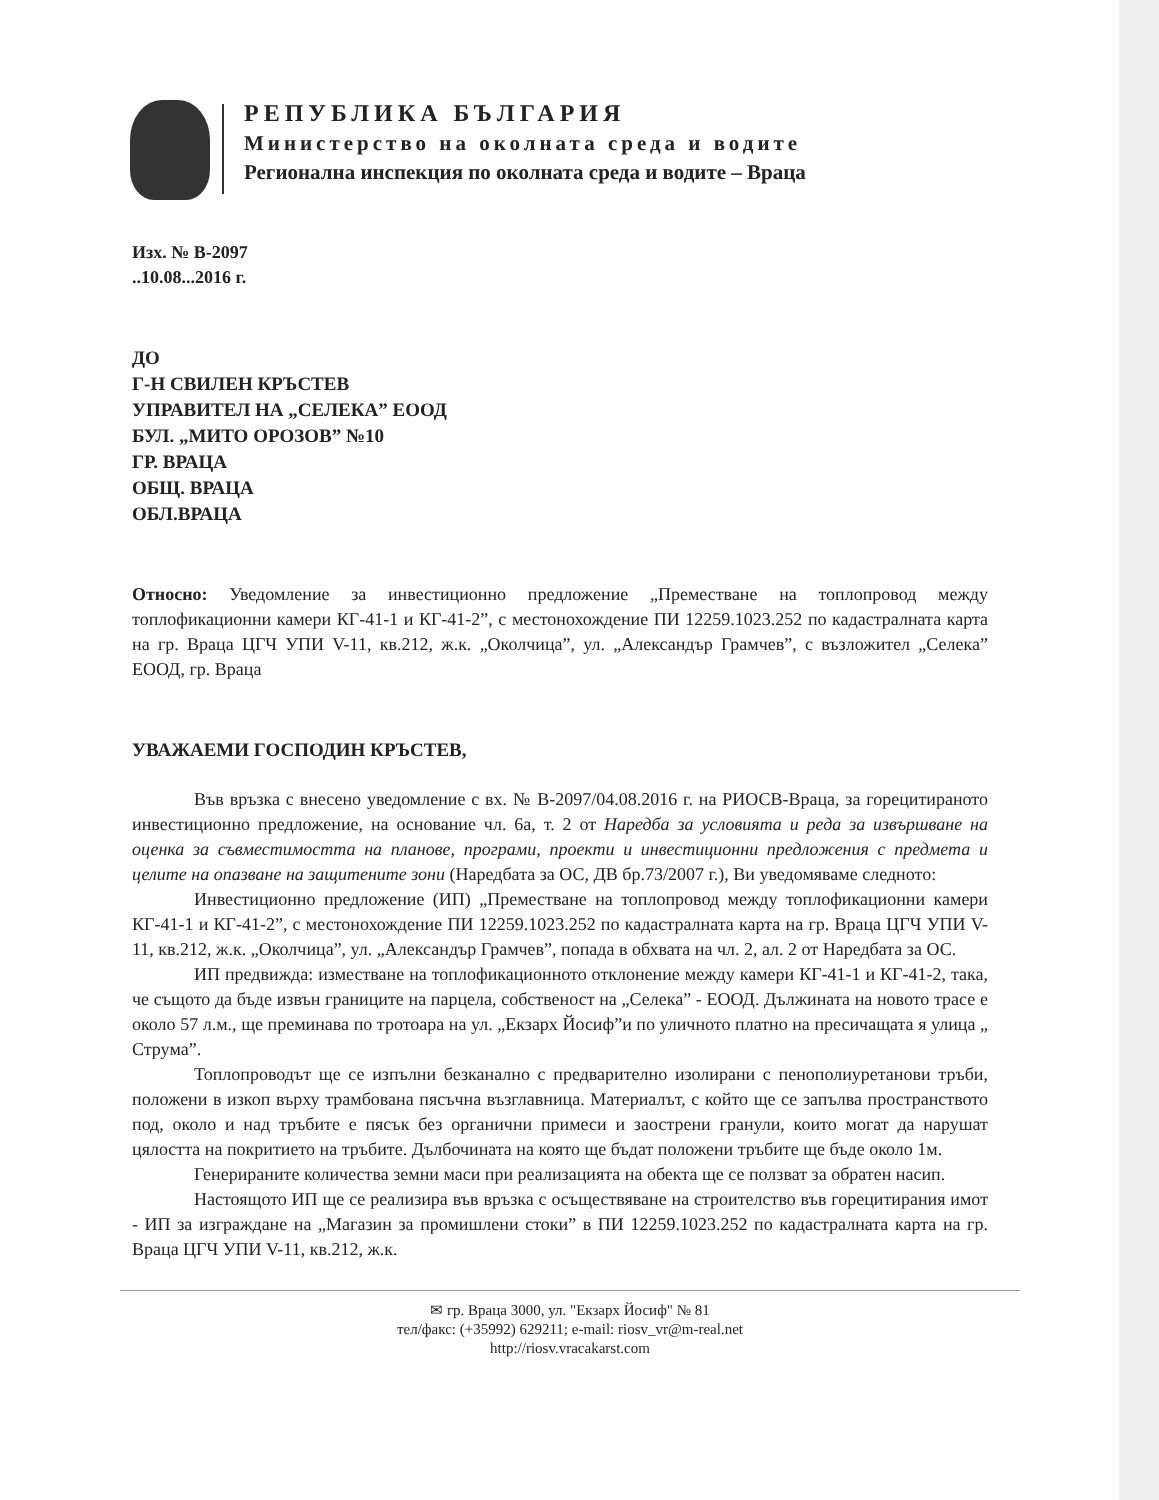РЕПУБЛИКА БЪЛГАРИЯ
Министерство на околната среда и водите
Регионална инспекция по околната среда и водите – Враца
Изх. № В-2097
..10.08...2016 г.
ДО
Г-Н СВИЛЕН КРЪСТЕВ
УПРАВИТЕЛ НА „СЕЛЕКА” ЕООД
БУЛ. „МИТО ОРОЗОВ” №10
ГР. ВРАЦА
ОБЩ. ВРАЦА
ОБЛ.ВРАЦА
Относно: Уведомление за инвестиционно предложение „Преместване на топлопровод между топлофикационни камери КГ-41-1 и КГ-41-2”, с местонохождение ПИ 12259.1023.252 по кадастралната карта на гр. Враца ЦГЧ УПИ V-11, кв.212, ж.к. „Околчица”, ул. „Александър Грамчев”, с възложител „Селека” ЕООД, гр. Враца
УВАЖАЕМИ ГОСПОДИН КРЪСТЕВ,
Във връзка с внесено уведомление с вх. № В-2097/04.08.2016 г. на РИОСВ-Враца, за горецитираното инвестиционно предложение, на основание чл. 6а, т. 2 от Наредба за условията и реда за извършване на оценка за съвместимостта на планове, програми, проекти и инвестиционни предложения с предмета и целите на опазване на защитените зони (Наредбата за ОС, ДВ бр.73/2007 г.), Ви уведомяваме следното:
Инвестиционно предложение (ИП) „Преместване на топлопровод между топлофикационни камери КГ-41-1 и КГ-41-2”, с местонохождение ПИ 12259.1023.252 по кадастралната карта на гр. Враца ЦГЧ УПИ V-11, кв.212, ж.к. „Околчица”, ул. „Александър Грамчев”, попада в обхвата на чл. 2, ал. 2 от Наредбата за ОС.
ИП предвижда: изместване на топлофикационното отклонение между камери КГ-41-1 и КГ-41-2, така, че същото да бъде извън границите на парцела, собственост на „Селека” - ЕООД. Дължината на новото трасе е около 57 л.м., ще преминава по тротоара на ул. „Екзарх Йосиф”и по уличното платно на пресичащата я улица „ Струма”.
Топлопроводът ще се изпълни безканално с предварително изолирани с пенополиуретанови тръби, положени в изкоп върху трамбована пясъчна възглавница. Материалът, с който ще се запълва пространството под, около и над тръбите е пясък без органични примеси и заострени гранули, които могат да нарушат цялостта на покритието на тръбите. Дълбочината на която ще бъдат положени тръбите ще бъде около 1м.
Генерираните количества земни маси при реализацията на обекта ще се ползват за обратен насип.
Настоящото ИП ще се реализира във връзка с осъществяване на строителство във горецитирания имот - ИП за изграждане на „Магазин за промишлени стоки” в ПИ 12259.1023.252 по кадастралната карта на гр. Враца ЦГЧ УПИ V-11, кв.212, ж.к.
✉ гр. Враца 3000, ул. "Екзарх Йосиф" № 81
тел/факс: (+35992) 629211; e-mail: riosv_vr@m-real.net
http://riosv.vracakarst.com